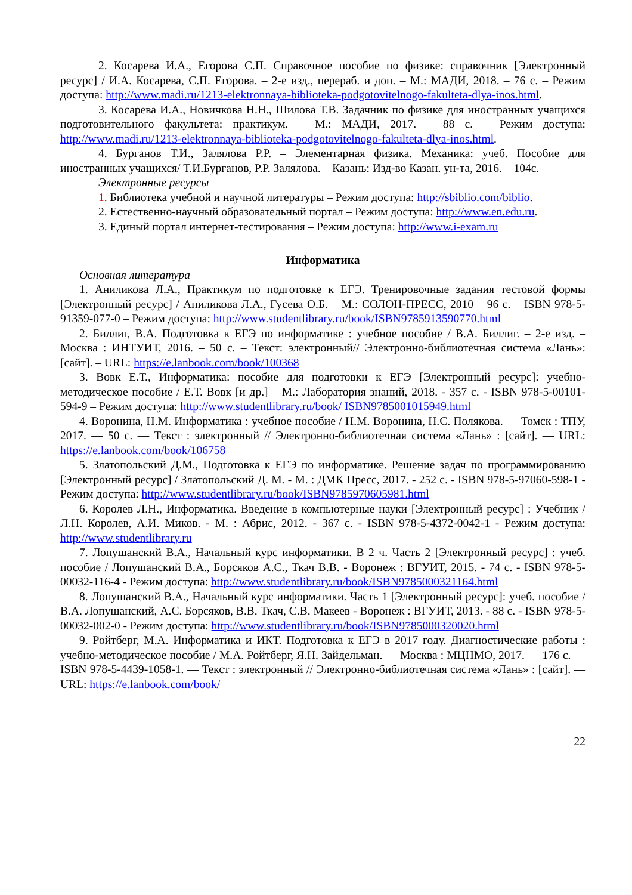2. Косарева И.А., Егорова С.П. Справочное пособие по физике: справочник [Электронный ресурс] / И.А. Косарева, С.П. Егорова. – 2-е изд., перераб. и доп. – М.: МАДИ, 2018. – 76 с. – Режим доступа: http://www.madi.ru/1213-elektronnaya-biblioteka-podgotovitelnogo-fakulteta-dlya-inos.html.
3. Косарева И.А., Новичкова Н.Н., Шилова Т.В. Задачник по физике для иностранных учащихся подготовительного факультета: практикум. – М.: МАДИ, 2017. – 88 с. – Режим доступа: http://www.madi.ru/1213-elektronnaya-biblioteka-podgotovitelnogo-fakulteta-dlya-inos.html.
4. Бурганов Т.И., Залялова Р.Р. – Элементарная физика. Механика: учеб. Пособие для иностранных учащихся/ Т.И.Бурганов, Р.Р. Залялова. – Казань: Изд-во Казан. ун-та, 2016. – 104с.
Электронные ресурсы
1. Библиотека учебной и научной литературы – Режим доступа: http://sbiblio.com/biblio.
2. Естественно-научный образовательный портал – Режим доступа: http://www.en.edu.ru.
3. Единый портал интернет-тестирования – Режим доступа: http://www.i-exam.ru
Информатика
Основная литература
1. Аниликова Л.А., Практикум по подготовке к ЕГЭ. Тренировочные задания тестовой формы [Электронный ресурс] / Аниликова Л.А., Гусева О.Б. – М.: СОЛОН-ПРЕСС, 2010 – 96 с. – ISBN 978-5-91359-077-0 – Режим доступа: http://www.studentlibrary.ru/book/ISBN9785913590770.html
2. Биллиг, В.А. Подготовка к ЕГЭ по информатике : учебное пособие / В.А. Биллиг. – 2-е изд. – Москва : ИНТУИТ, 2016. – 50 с. – Текст: электронный// Электронно-библиотечная система «Лань»: [сайт]. – URL: https://e.lanbook.com/book/100368
3. Вовк Е.Т., Информатика: пособие для подготовки к ЕГЭ [Электронный ресурс]: учебно-методическое пособие / Е.Т. Вовк [и др.] – М.: Лаборатория знаний, 2018. - 357 с. - ISBN 978-5-00101-594-9 – Режим доступа: http://www.studentlibrary.ru/book/ ISBN9785001015949.html
4. Воронина, Н.М. Информатика : учебное пособие / Н.М. Воронина, Н.С. Полякова. — Томск : ТПУ, 2017. — 50 с. — Текст : электронный // Электронно-библиотечная система «Лань» : [сайт]. — URL: https://e.lanbook.com/book/106758
5. Златопольский Д.М., Подготовка к ЕГЭ по информатике. Решение задач по программированию [Электронный ресурс] / Златопольский Д. М. - М. : ДМК Пресс, 2017. - 252 с. - ISBN 978-5-97060-598-1 - Режим доступа: http://www.studentlibrary.ru/book/ISBN9785970605981.html
6. Королев Л.Н., Информатика. Введение в компьютерные науки [Электронный ресурс] : Учебник / Л.Н. Королев, А.И. Миков. - М. : Абрис, 2012. - 367 с. - ISBN 978-5-4372-0042-1 - Режим доступа: http://www.studentlibrary.ru
7. Лопушанский В.А., Начальный курс информатики. В 2 ч. Часть 2 [Электронный ресурс] : учеб. пособие / Лопушанский В.А., Борсяков А.С., Ткач В.В. - Воронеж : ВГУИТ, 2015. - 74 с. - ISBN 978-5-00032-116-4 - Режим доступа: http://www.studentlibrary.ru/book/ISBN9785000321164.html
8. Лопушанский В.А., Начальный курс информатики. Часть 1 [Электронный ресурс]: учеб. пособие / В.А. Лопушанский, А.С. Борсяков, В.В. Ткач, С.В. Макеев - Воронеж : ВГУИТ, 2013. - 88 с. - ISBN 978-5-00032-002-0 - Режим доступа: http://www.studentlibrary.ru/book/ISBN9785000320020.html
9. Ройтберг, М.А. Информатика и ИКТ. Подготовка к ЕГЭ в 2017 году. Диагностические работы : учебно-методическое пособие / М.А. Ройтберг, Я.Н. Зайдельман. — Москва : МЦНМО, 2017. — 176 с. — ISBN 978-5-4439-1058-1. — Текст : электронный // Электронно-библиотечная система «Лань» : [сайт]. — URL: https://e.lanbook.com/book/
22